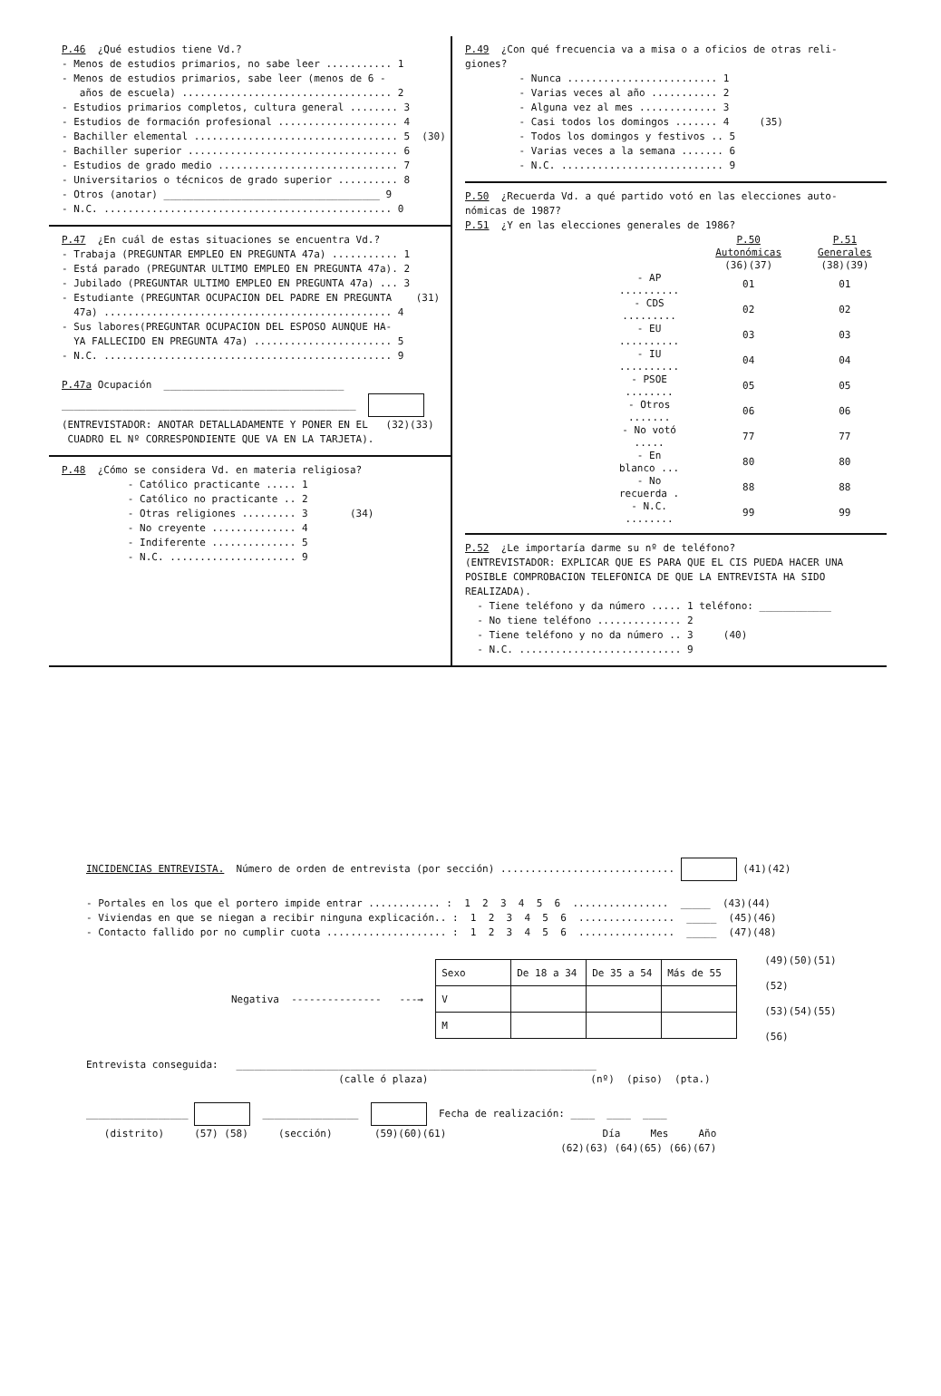P.46 ¿Qué estudios tiene Vd.?
- Menos de estudios primarios, no sabe leer ........... 1
- Menos de estudios primarios, sabe leer (menos de 6 -
años de escuela) ................................... 2
- Estudios primarios completos, cultura general ........ 3
- Estudios de formación profesional .................... 4
- Bachiller elemental .................................. 5 (30)
- Bachiller superior ................................... 6
- Estudios de grado medio .............................. 7
- Universitarios o técnicos de grado superior .......... 8
- Otros (anotar) ____________________________________ 9
- N.C. ................................................ 0
P.47 ¿En cuál de estas situaciones se encuentra Vd.?
- Trabaja (PREGUNTAR EMPLEO EN PREGUNTA 47a) ........... 1
- Está parado (PREGUNTAR ULTIMO EMPLEO EN PREGUNTA 47a). 2
- Jubilado (PREGUNTAR ULTIMO EMPLEO EN PREGUNTA 47a) ... 3
- Estudiante (PREGUNTAR OCUPACION DEL PADRE EN PREGUNTA (31)
47a) ................................................ 4
- Sus labores(PREGUNTAR OCUPACION DEL ESPOSO AUNQUE HA-
YA FALLECIDO EN PREGUNTA 47a) ....................... 5
- N.C. ................................................ 9
P.47a Ocupación ______________________________
_________________________________________________
(ENTREVISTADOR: ANOTAR DETALLADAMENTE Y PONER EN EL (32)(33)
CUADRO EL Nº CORRESPONDIENTE QUE VA EN LA TARJETA).
P.48 ¿Cómo se considera Vd. en materia religiosa?
- Católico practicante ..... 1
- Católico no practicante .. 2
- Otras religiones ......... 3 (34)
- No creyente .............. 4
- Indiferente .............. 5
- N.C. ..................... 9
P.49 ¿Con qué frecuencia va a misa o a oficios de otras reli-
giones?
- Nunca ......................... 1
- Varias veces al año ........... 2
- Alguna vez al mes ............. 3
- Casi todos los domingos ....... 4 (35)
- Todos los domingos y festivos .. 5
- Varias veces a la semana ....... 6
- N.C. ........................... 9
P.50 ¿Recuerda Vd. a qué partido votó en las elecciones auto-
nómicas de 1987?
P.51 ¿Y en las elecciones generales de 1986?
| | P.50 Autonómicas | P.51 Generales |
| | (36)(37) | (38)(39) |
| - AP .......... | 01 | 01 |
| - CDS ......... | 02 | 02 |
| - EU .......... | 03 | 03 |
| - IU .......... | 04 | 04 |
| - PSOE ........ | 05 | 05 |
| - Otros ....... | 06 | 06 |
| - No votó ..... | 77 | 77 |
| - En blanco ... | 80 | 80 |
| - No recuerda . | 88 | 88 |
| - N.C. ........ | 99 | 99 |
P.52 ¿Le importaría darme su nº de teléfono?
(ENTREVISTADOR: EXPLICAR QUE ES PARA QUE EL CIS PUEDA HACER UNA
POSIBLE COMPROBACION TELEFONICA DE QUE LA ENTREVISTA HA SIDO
REALIZADA).
- Tiene teléfono y da número ..... 1 teléfono: ____________
- No tiene teléfono .............. 2
- Tiene teléfono y no da número .. 3 (40)
- N.C. ........................... 9
INCIDENCIAS ENTREVISTA. Número de orden de entrevista (por sección) ............................. (41)(42)
- Portales en los que el portero impide entrar ............ : 1 2 3 4 5 6 ................ _____ (43)(44)
- Viviendas en que se niegan a recibir ninguna explicación.. : 1 2 3 4 5 6 ................ _____ (45)(46)
- Contacto fallido por no cumplir cuota .................... : 1 2 3 4 5 6 ................ _____ (47)(48)
Negativa --------------- ---→
| Sexo | De 18 a 34 | De 35 a 54 | Más de 55 |
| V | | | |
| M | | | |
(49)(50)(51)(52)
(53)(54)(55)(56)
Entrevista conseguida: ____________________________________________________________
(calle ó plaza) (nº) (piso) (pta.)
_________________ ________________ Fecha de realización: ____ ____ ____
(distrito) (57) (58) (sección) (59)(60)(61) Día Mes Año
(62)(63) (64)(65) (66)(67)